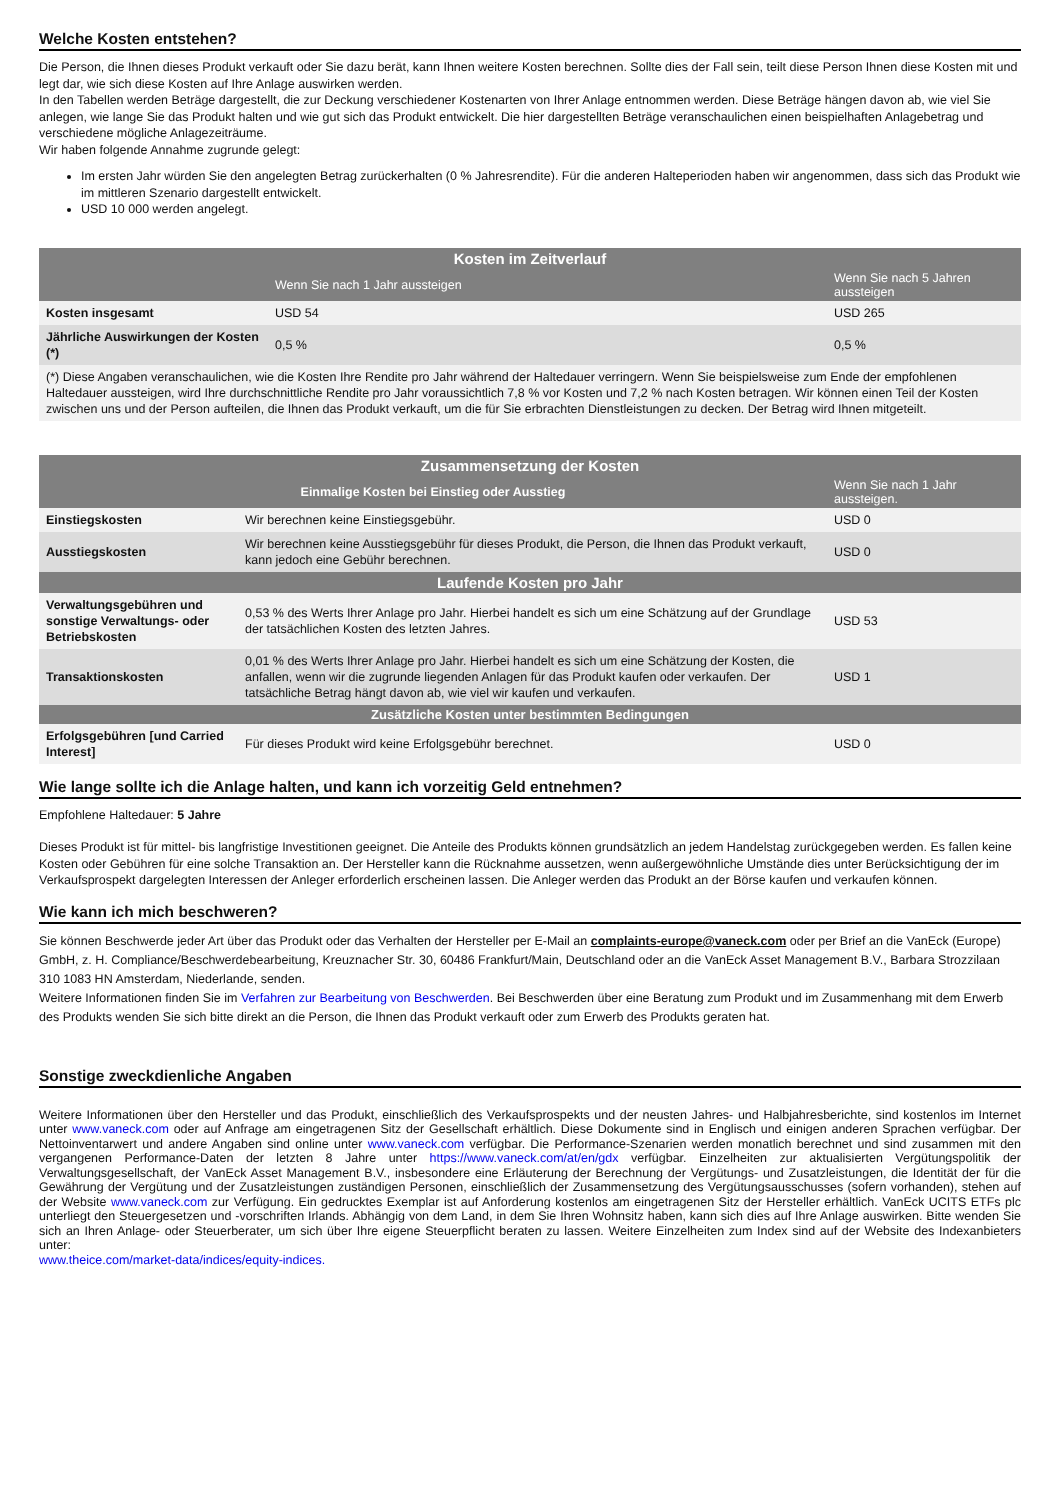Welche Kosten entstehen?
Die Person, die Ihnen dieses Produkt verkauft oder Sie dazu berät, kann Ihnen weitere Kosten berechnen. Sollte dies der Fall sein, teilt diese Person Ihnen diese Kosten mit und legt dar, wie sich diese Kosten auf Ihre Anlage auswirken werden.
In den Tabellen werden Beträge dargestellt, die zur Deckung verschiedener Kostenarten von Ihrer Anlage entnommen werden. Diese Beträge hängen davon ab, wie viel Sie anlegen, wie lange Sie das Produkt halten und wie gut sich das Produkt entwickelt. Die hier dargestellten Beträge veranschaulichen einen beispielhaften Anlagebetrag und verschiedene mögliche Anlagezeiträume.
Wir haben folgende Annahme zugrunde gelegt:
Im ersten Jahr würden Sie den angelegten Betrag zurückerhalten (0 % Jahresrendite). Für die anderen Halteperioden haben wir angenommen, dass sich das Produkt wie im mittleren Szenario dargestellt entwickelt.
USD 10 000 werden angelegt.
| Kosten im Zeitverlauf | | |
| --- | --- | --- |
| | Wenn Sie nach 1 Jahr aussteigen | Wenn Sie nach 5 Jahren aussteigen |
| Kosten insgesamt | USD 54 | USD 265 |
| Jährliche Auswirkungen der Kosten (*) | 0,5 % | 0,5 % |
| (*) Diese Angaben veranschaulichen, wie die Kosten Ihre Rendite pro Jahr während der Haltedauer verringern. Wenn Sie beispielsweise zum Ende der empfohlenen Haltedauer aussteigen, wird Ihre durchschnittliche Rendite pro Jahr voraussichtlich 7,8 % vor Kosten und 7,2 % nach Kosten betragen. Wir können einen Teil der Kosten zwischen uns und der Person aufteilen, die Ihnen das Produkt verkauft, um die für Sie erbrachten Dienstleistungen zu decken. Der Betrag wird Ihnen mitgeteilt. | | |
| Zusammensetzung der Kosten | | |
| --- | --- | --- |
| Einmalige Kosten bei Einstieg oder Ausstieg | | Wenn Sie nach 1 Jahr aussteigen. |
| Einstiegskosten | Wir berechnen keine Einstiegsgebühr. | USD 0 |
| Ausstiegskosten | Wir berechnen keine Ausstiegsgebühr für dieses Produkt, die Person, die Ihnen das Produkt verkauft, kann jedoch eine Gebühr berechnen. | USD 0 |
| Laufende Kosten pro Jahr | | |
| Verwaltungsgebühren und sonstige Verwaltungs- oder Betriebskosten | 0,53 % des Werts Ihrer Anlage pro Jahr. Hierbei handelt es sich um eine Schätzung auf der Grundlage der tatsächlichen Kosten des letzten Jahres. | USD 53 |
| Transaktionskosten | 0,01 % des Werts Ihrer Anlage pro Jahr. Hierbei handelt es sich um eine Schätzung der Kosten, die anfallen, wenn wir die zugrunde liegenden Anlagen für das Produkt kaufen oder verkaufen. Der tatsächliche Betrag hängt davon ab, wie viel wir kaufen und verkaufen. | USD 1 |
| Zusätzliche Kosten unter bestimmten Bedingungen | | |
| Erfolgsgebühren [und Carried Interest] | Für dieses Produkt wird keine Erfolgsgebühr berechnet. | USD 0 |
Wie lange sollte ich die Anlage halten, und kann ich vorzeitig Geld entnehmen?
Empfohlene Haltedauer: 5 Jahre
Dieses Produkt ist für mittel- bis langfristige Investitionen geeignet. Die Anteile des Produkts können grundsätzlich an jedem Handelstag zurückgegeben werden. Es fallen keine Kosten oder Gebühren für eine solche Transaktion an. Der Hersteller kann die Rücknahme aussetzen, wenn außergewöhnliche Umstände dies unter Berücksichtigung der im Verkaufsprospekt dargelegten Interessen der Anleger erforderlich erscheinen lassen. Die Anleger werden das Produkt an der Börse kaufen und verkaufen können.
Wie kann ich mich beschweren?
Sie können Beschwerde jeder Art über das Produkt oder das Verhalten der Hersteller per E-Mail an complaints-europe@vaneck.com oder per Brief an die VanEck (Europe) GmbH, z. H. Compliance/Beschwerdebearbeitung, Kreuznacher Str. 30, 60486 Frankfurt/Main, Deutschland oder an die VanEck Asset Management B.V., Barbara Strozzilaan 310 1083 HN Amsterdam, Niederlande, senden.
Weitere Informationen finden Sie im Verfahren zur Bearbeitung von Beschwerden. Bei Beschwerden über eine Beratung zum Produkt und im Zusammenhang mit dem Erwerb des Produkts wenden Sie sich bitte direkt an die Person, die Ihnen das Produkt verkauft oder zum Erwerb des Produkts geraten hat.
Sonstige zweckdienliche Angaben
Weitere Informationen über den Hersteller und das Produkt, einschließlich des Verkaufsprospekts und der neusten Jahres- und Halbjahresberichte, sind kostenlos im Internet unter www.vaneck.com oder auf Anfrage am eingetragenen Sitz der Gesellschaft erhältlich. Diese Dokumente sind in Englisch und einigen anderen Sprachen verfügbar. Der Nettoinventarwert und andere Angaben sind online unter www.vaneck.com verfügbar. Die Performance-Szenarien werden monatlich berechnet und sind zusammen mit den vergangenen Performance-Daten der letzten 8 Jahre unter https://www.vaneck.com/at/en/gdx verfügbar. Einzelheiten zur aktualisierten Vergütungspolitik der Verwaltungsgesellschaft, der VanEck Asset Management B.V., insbesondere eine Erläuterung der Berechnung der Vergütungs- und Zusatzleistungen, die Identität der für die Gewährung der Vergütung und der Zusatzleistungen zuständigen Personen, einschließlich der Zusammensetzung des Vergütungsausschusses (sofern vorhanden), stehen auf der Website www.vaneck.com zur Verfügung. Ein gedrucktes Exemplar ist auf Anforderung kostenlos am eingetragenen Sitz der Hersteller erhältlich. VanEck UCITS ETFs plc unterliegt den Steuergesetzen und -vorschriften Irlands. Abhängig von dem Land, in dem Sie Ihren Wohnsitz haben, kann sich dies auf Ihre Anlage auswirken. Bitte wenden Sie sich an Ihren Anlage- oder Steuerberater, um sich über Ihre eigene Steuerpflicht beraten zu lassen. Weitere Einzelheiten zum Index sind auf der Website des Indexanbieters unter:
www.theice.com/market-data/indices/equity-indices.